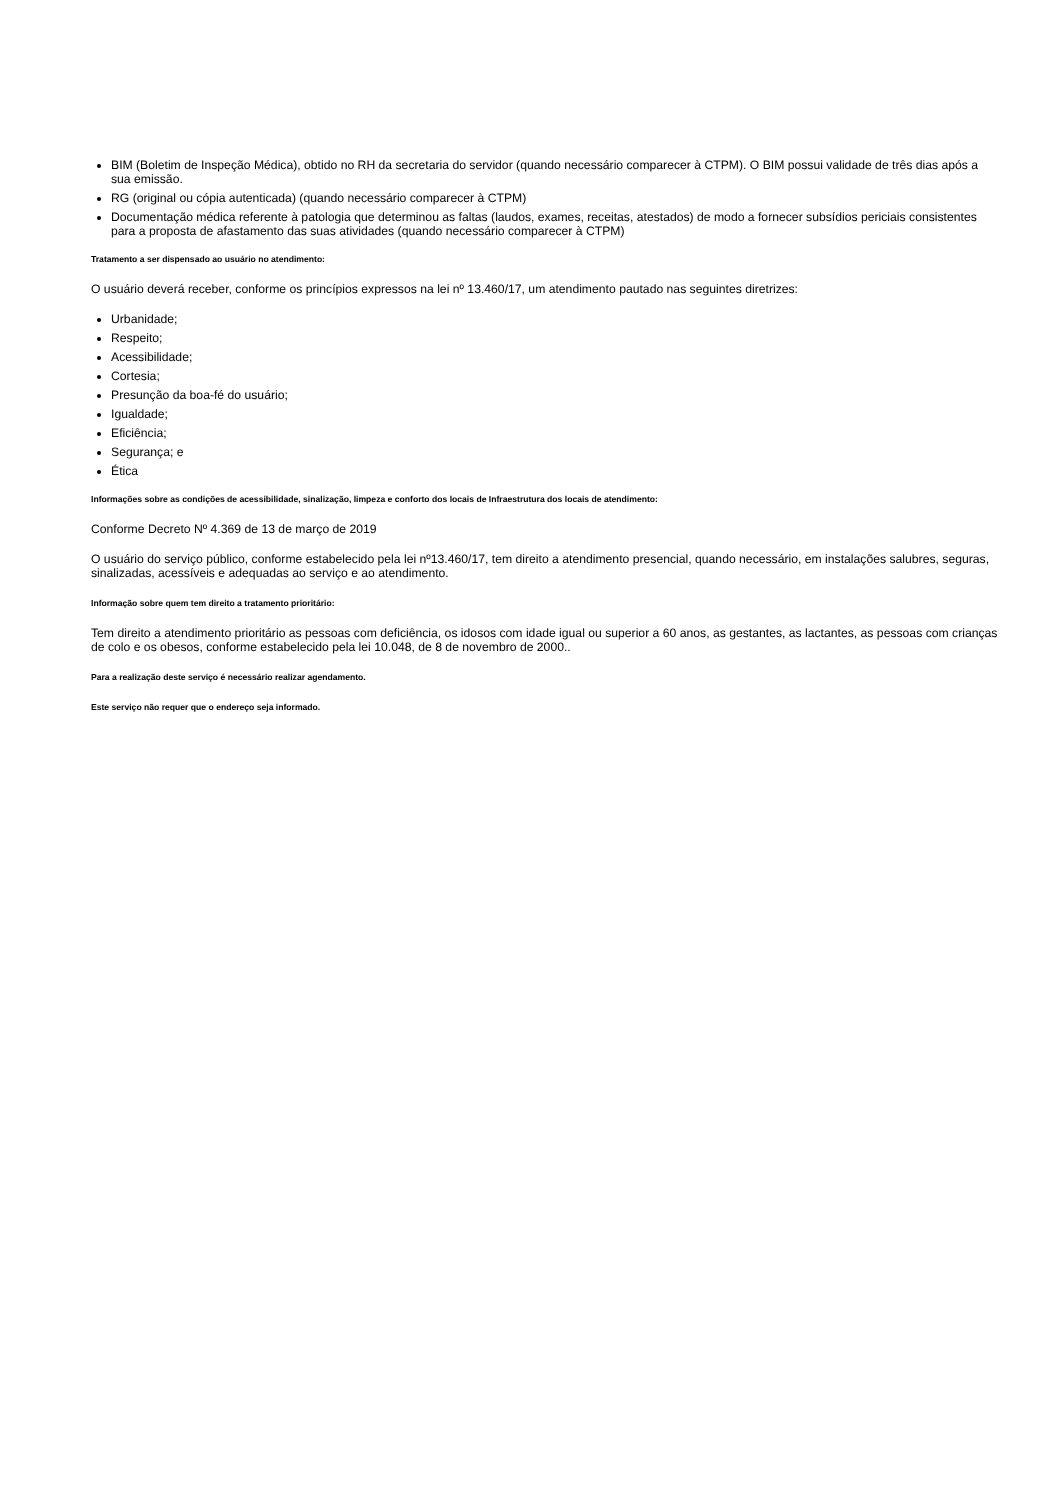BIM (Boletim de Inspeção Médica), obtido no RH da secretaria do servidor (quando necessário comparecer à CTPM). O BIM possui validade de três dias após a sua emissão.
RG (original ou cópia autenticada) (quando necessário comparecer à CTPM)
Documentação médica referente à patologia que determinou as faltas (laudos, exames, receitas, atestados) de modo a fornecer subsídios periciais consistentes para a proposta de afastamento das suas atividades (quando necessário comparecer à CTPM)
Tratamento a ser dispensado ao usuário no atendimento:
O usuário deverá receber, conforme os princípios expressos na lei nº 13.460/17, um atendimento pautado nas seguintes diretrizes:
Urbanidade;
Respeito;
Acessibilidade;
Cortesia;
Presunção da boa-fé do usuário;
Igualdade;
Eficiência;
Segurança; e
Ética
Informações sobre as condições de acessibilidade, sinalização, limpeza e conforto dos locais de Infraestrutura dos locais de atendimento:
Conforme Decreto Nº 4.369 de 13 de março de 2019
O usuário do serviço público, conforme estabelecido pela lei nº13.460/17, tem direito a atendimento presencial, quando necessário, em instalações salubres, seguras, sinalizadas, acessíveis e adequadas ao serviço e ao atendimento.
Informação sobre quem tem direito a tratamento prioritário:
Tem direito a atendimento prioritário as pessoas com deficiência, os idosos com idade igual ou superior a 60 anos, as gestantes, as lactantes, as pessoas com crianças de colo e os obesos, conforme estabelecido pela lei 10.048, de 8 de novembro de 2000..
Para a realização deste serviço é necessário realizar agendamento.
Este serviço não requer que o endereço seja informado.